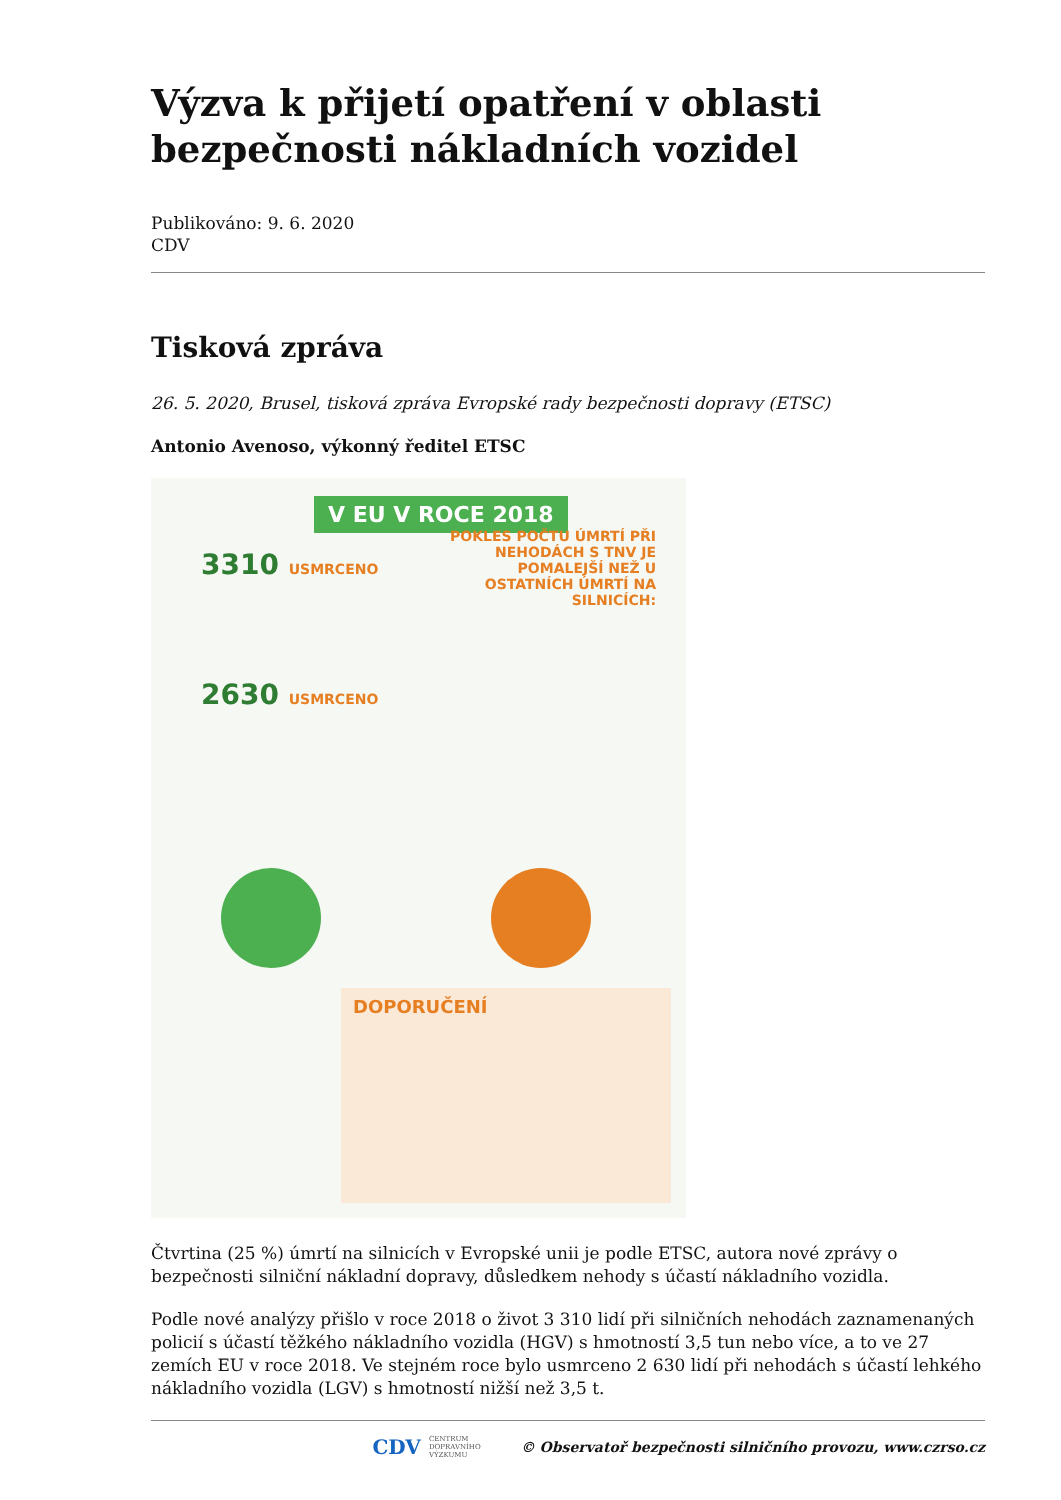Výzva k přijetí opatření v oblasti bezpečnosti nákladních vozidel
Publikováno: 9. 6. 2020
CDV
Tisková zpráva
26. 5. 2020, Brusel, tisková zpráva Evropské rady bezpečnosti dopravy (ETSC)
Antonio Avenoso, výkonný ředitel ETSC
V EU V ROCE 2018
3310 USMRCENO
2630 USMRCENO
POKLES POČTU ÚMRTÍ PŘI NEHODÁCH S TNV JE POMALEJŠÍ NEŽ U OSTATNÍCH ÚMRTÍ NA SILNICÍCH:
DOPORUČENÍ
Čtvrtina (25 %) úmrtí na silnicích v Evropské unii je podle ETSC, autora nové zprávy o bezpečnosti silniční nákladní dopravy, důsledkem nehody s účastí nákladního vozidla.
Podle nové analýzy přišlo v roce 2018 o život 3 310 lidí při silničních nehodách zaznamenaných policií s účastí těžkého nákladního vozidla (HGV) s hmotností 3,5 tun nebo více, a to ve 27 zemích EU v roce 2018. Ve stejném roce bylo usmrceno 2 630 lidí při nehodách s účastí lehkého nákladního vozidla (LGV) s hmotností nižší než 3,5 t.
CDV CENTRUM
DOPRAVNÍHO
VÝZKUMU © Observatoř bezpečnosti silničního provozu, www.czrso.cz